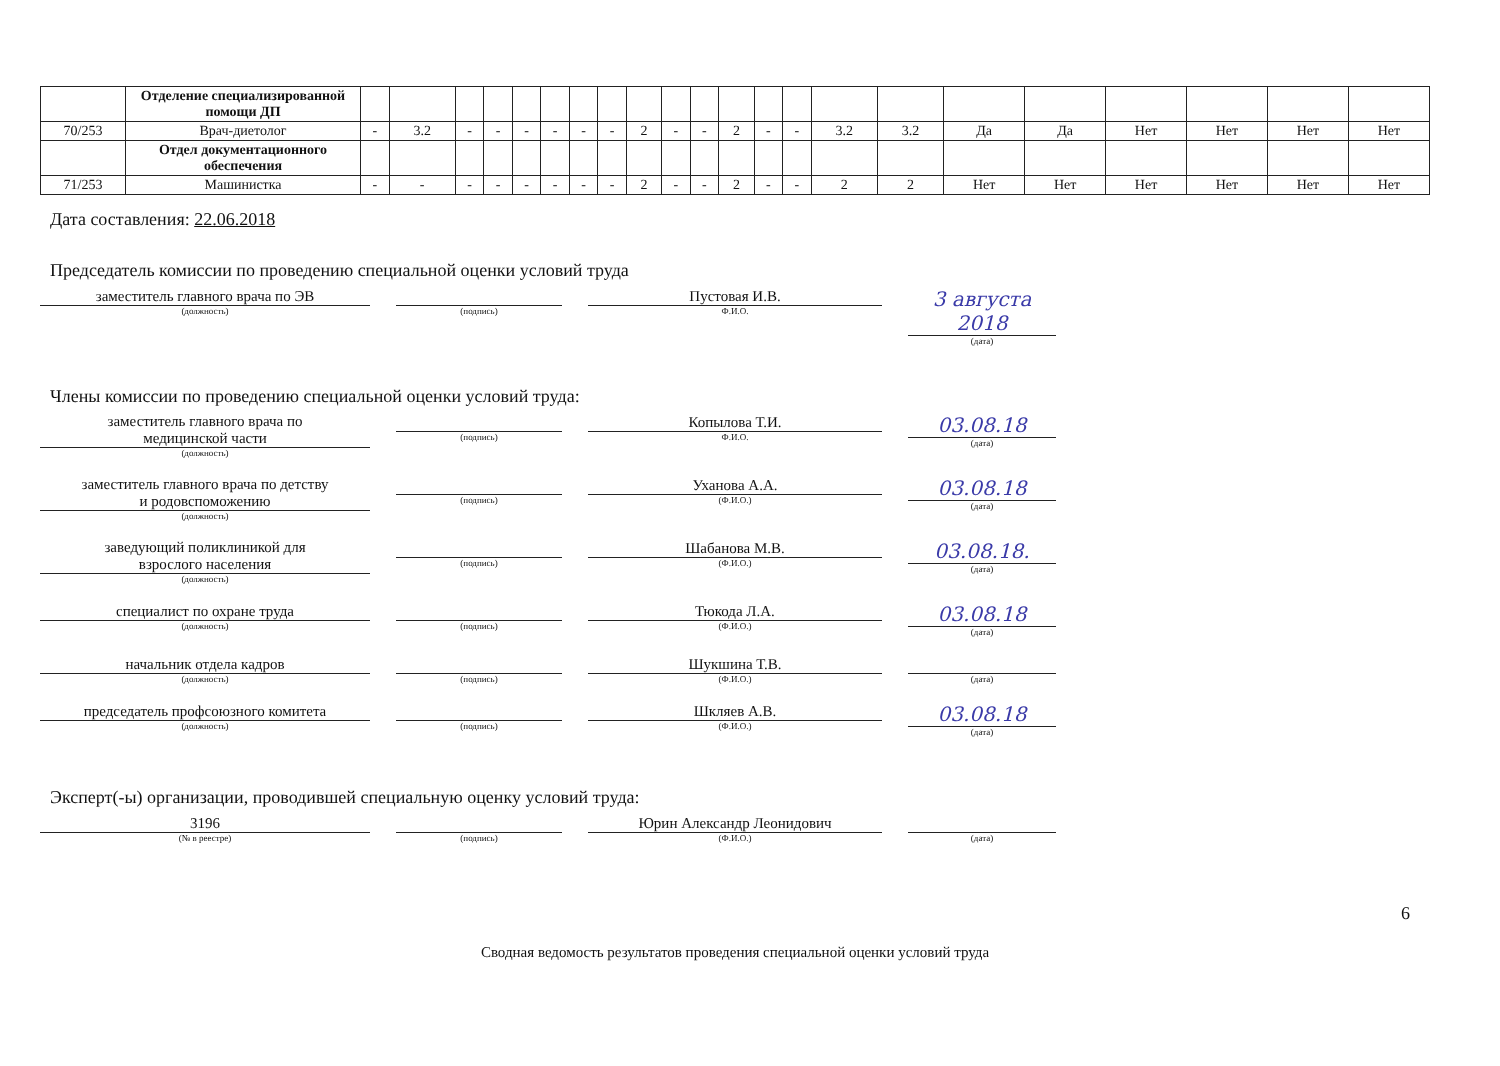| | Отделение специализированной помощи ДП | | | | | | | | | | | | | | | | | | | | | | |
| 70/253 | Врач-диетолог | - | 3.2 | - | - | - | - | - | - | 2 | - | - | 2 | - | - | 3.2 | 3.2 | Да | Да | Нет | Нет | Нет | Нет |
| | Отдел документационного обеспечения | | | | | | | | | | | | | | | | | | | | | | |
| 71/253 | Машинистка | - | - | - | - | - | - | - | - | 2 | - | - | 2 | - | - | 2 | 2 | Нет | Нет | Нет | Нет | Нет | Нет |
Дата составления: 22.06.2018
Председатель комиссии по проведению специальной оценки условий труда
заместитель главного врача по ЭВ
(должность)
(подпись)
Пустовая И.В.
Ф.И.О.
3 августа 2018
(дата)
Члены комиссии по проведению специальной оценки условий труда:
заместитель главного врача по
медицинской части
(должность)
(подпись)
Копылова Т.И.
Ф.И.О.
03.08.18
(дата)
заместитель главного врача по детству
и родовспоможению
(должность)
(подпись)
Уханова А.А.
(Ф.И.О.)
03.08.18
(дата)
заведующий поликлиникой для
взрослого населения
(должность)
(подпись)
Шабанова М.В.
(Ф.И.О.)
03.08.18.
(дата)
специалист по охране труда
(должность)
(подпись)
Тюкода Л.А.
(Ф.И.О.)
03.08.18
(дата)
начальник отдела кадров
(должность)
(подпись)
Шукшина Т.В.
(Ф.И.О.)
(дата)
председатель профсоюзного комитета
(должность)
(подпись)
Шкляев А.В.
(Ф.И.О.)
03.08.18
(дата)
Эксперт(-ы) организации, проводившей специальную оценку условий труда:
3196
(№ в реестре)
(подпись)
Юрин Александр Леонидович
(Ф.И.О.)
(дата)
6
Сводная ведомость результатов проведения специальной оценки условий труда